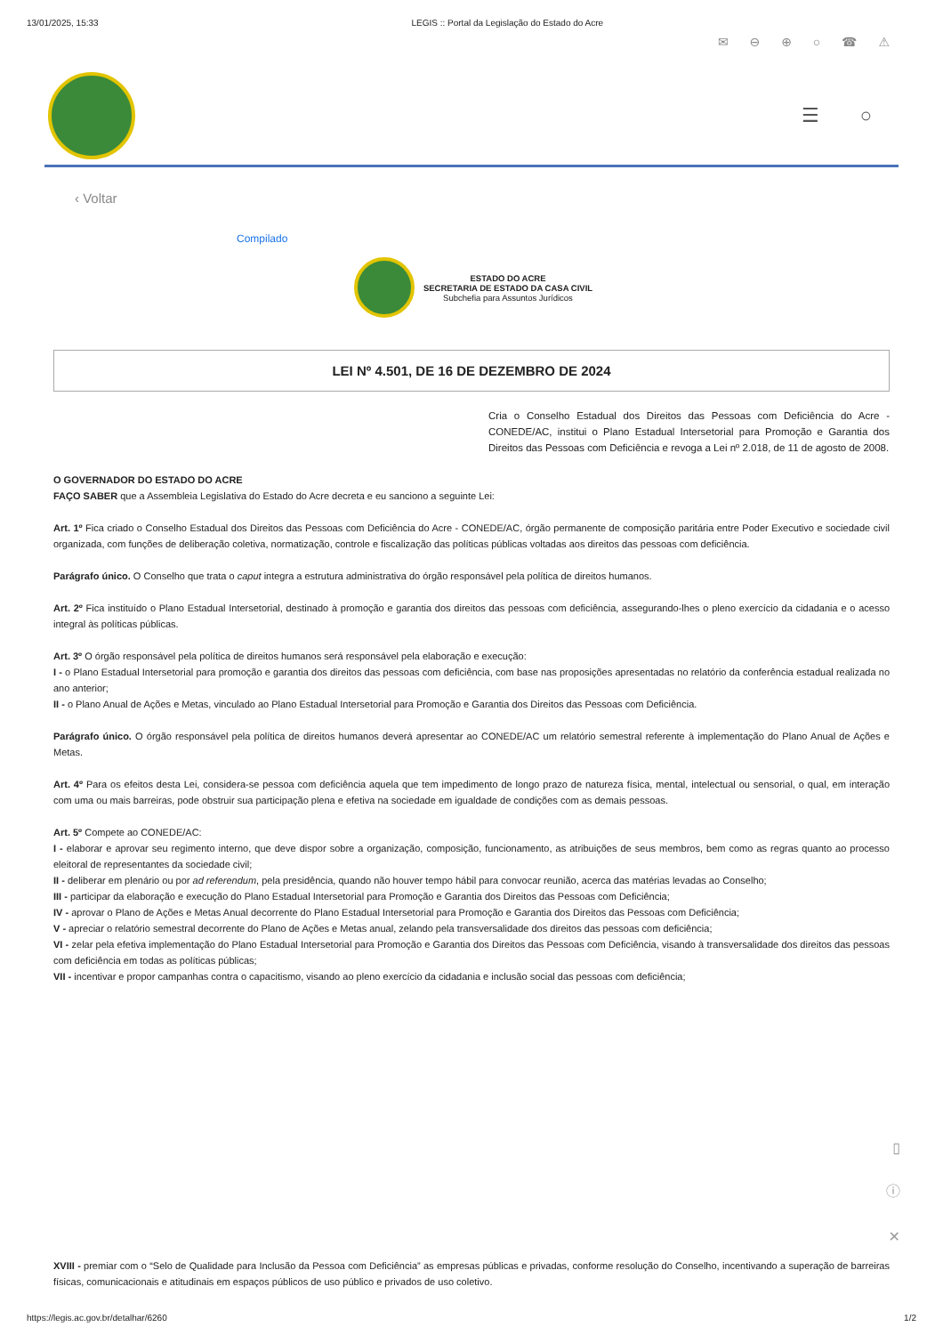13/01/2025, 15:33 LEGIS :: Portal da Legislação do Estado do Acre
✉ ⊖ ⊕ ○ ☎ ⚠
☰ ○
‹ Voltar
Compilado
ESTADO DO ACRE
SECRETARIA DE ESTADO DA CASA CIVIL
Subchefia para Assuntos Jurídicos
LEI Nº 4.501, DE 16 DE DEZEMBRO DE 2024
Cria o Conselho Estadual dos Direitos das Pessoas com Deficiência do Acre - CONEDE/AC, institui o Plano Estadual Intersetorial para Promoção e Garantia dos Direitos das Pessoas com Deficiência e revoga a Lei nº 2.018, de 11 de agosto de 2008.
O GOVERNADOR DO ESTADO DO ACRE
FAÇO SABER que a Assembleia Legislativa do Estado do Acre decreta e eu sanciono a seguinte Lei:
Art. 1º Fica criado o Conselho Estadual dos Direitos das Pessoas com Deficiência do Acre - CONEDE/AC, órgão permanente de composição paritária entre Poder Executivo e sociedade civil organizada, com funções de deliberação coletiva, normatização, controle e fiscalização das políticas públicas voltadas aos direitos das pessoas com deficiência.
Parágrafo único. O Conselho que trata o caput integra a estrutura administrativa do órgão responsável pela política de direitos humanos.
Art. 2º Fica instituído o Plano Estadual Intersetorial, destinado à promoção e garantia dos direitos das pessoas com deficiência, assegurando-lhes o pleno exercício da cidadania e o acesso integral às políticas públicas.
Art. 3º O órgão responsável pela política de direitos humanos será responsável pela elaboração e execução:
I - o Plano Estadual Intersetorial para promoção e garantia dos direitos das pessoas com deficiência, com base nas proposições apresentadas no relatório da conferência estadual realizada no ano anterior;
II - o Plano Anual de Ações e Metas, vinculado ao Plano Estadual Intersetorial para Promoção e Garantia dos Direitos das Pessoas com Deficiência.
Parágrafo único. O órgão responsável pela política de direitos humanos deverá apresentar ao CONEDE/AC um relatório semestral referente à implementação do Plano Anual de Ações e Metas.
Art. 4º Para os efeitos desta Lei, considera-se pessoa com deficiência aquela que tem impedimento de longo prazo de natureza física, mental, intelectual ou sensorial, o qual, em interação com uma ou mais barreiras, pode obstruir sua participação plena e efetiva na sociedade em igualdade de condições com as demais pessoas.
Art. 5º Compete ao CONEDE/AC:
I - elaborar e aprovar seu regimento interno, que deve dispor sobre a organização, composição, funcionamento, as atribuições de seus membros, bem como as regras quanto ao processo eleitoral de representantes da sociedade civil;
II - deliberar em plenário ou por ad referendum, pela presidência, quando não houver tempo hábil para convocar reunião, acerca das matérias levadas ao Conselho;
III - participar da elaboração e execução do Plano Estadual Intersetorial para Promoção e Garantia dos Direitos das Pessoas com Deficiência;
IV - aprovar o Plano de Ações e Metas Anual decorrente do Plano Estadual Intersetorial para Promoção e Garantia dos Direitos das Pessoas com Deficiência;
V - apreciar o relatório semestral decorrente do Plano de Ações e Metas anual, zelando pela transversalidade dos direitos das pessoas com deficiência;
VI - zelar pela efetiva implementação do Plano Estadual Intersetorial para Promoção e Garantia dos Direitos das Pessoas com Deficiência, visando à transversalidade dos direitos das pessoas com deficiência em todas as políticas públicas;
VII - incentivar e propor campanhas contra o capacitismo, visando ao pleno exercício da cidadania e inclusão social das pessoas com deficiência;
▯
ⓘ
✕
XVIII - premiar com o “Selo de Qualidade para Inclusão da Pessoa com Deficiência” as empresas públicas e privadas, conforme resolução do Conselho, incentivando a superação de barreiras físicas, comunicacionais e atitudinais em espaços públicos de uso público e privados de uso coletivo.
https://legis.ac.gov.br/detalhar/6260 1/2